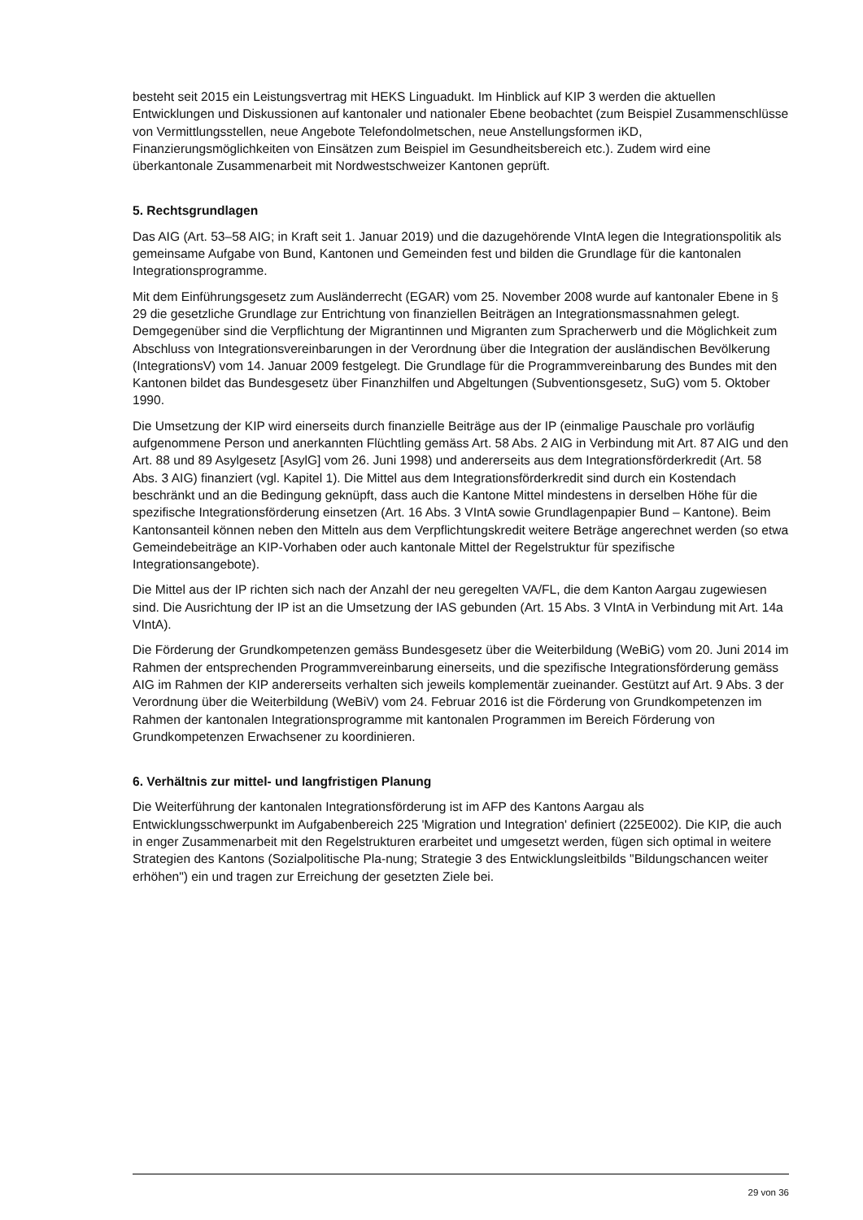besteht seit 2015 ein Leistungsvertrag mit HEKS Linguadukt. Im Hinblick auf KIP 3 werden die aktuellen Entwicklungen und Diskussionen auf kantonaler und nationaler Ebene beobachtet (zum Beispiel Zusammenschlüsse von Vermittlungsstellen, neue Angebote Telefondolmetschen, neue Anstellungsformen iKD, Finanzierungsmöglichkeiten von Einsätzen zum Beispiel im Gesundheitsbereich etc.). Zudem wird eine überkantonale Zusammenarbeit mit Nordwestschweizer Kantonen geprüft.
5. Rechtsgrundlagen
Das AIG (Art. 53–58 AIG; in Kraft seit 1. Januar 2019) und die dazugehörende VIntA legen die Integrationspolitik als gemeinsame Aufgabe von Bund, Kantonen und Gemeinden fest und bilden die Grundlage für die kantonalen Integrationsprogramme.
Mit dem Einführungsgesetz zum Ausländerrecht (EGAR) vom 25. November 2008 wurde auf kantonaler Ebene in § 29 die gesetzliche Grundlage zur Entrichtung von finanziellen Beiträgen an Integrationsmassnahmen gelegt. Demgegenüber sind die Verpflichtung der Migrantinnen und Migranten zum Spracherwerb und die Möglichkeit zum Abschluss von Integrationsvereinbarungen in der Verordnung über die Integration der ausländischen Bevölkerung (IntegrationsV) vom 14. Januar 2009 festgelegt. Die Grundlage für die Programmvereinbarung des Bundes mit den Kantonen bildet das Bundesgesetz über Finanzhilfen und Abgeltungen (Subventionsgesetz, SuG) vom 5. Oktober 1990.
Die Umsetzung der KIP wird einerseits durch finanzielle Beiträge aus der IP (einmalige Pauschale pro vorläufig aufgenommene Person und anerkannten Flüchtling gemäss Art. 58 Abs. 2 AIG in Verbindung mit Art. 87 AIG und den Art. 88 und 89 Asylgesetz [AsylG] vom 26. Juni 1998) und andererseits aus dem Integrationsförderkredit (Art. 58 Abs. 3 AIG) finanziert (vgl. Kapitel 1). Die Mittel aus dem Integrationsförderkredit sind durch ein Kostendach beschränkt und an die Bedingung geknüpft, dass auch die Kantone Mittel mindestens in derselben Höhe für die spezifische Integrationsförderung einsetzen (Art. 16 Abs. 3 VIntA sowie Grundlagenpapier Bund – Kantone). Beim Kantonsanteil können neben den Mitteln aus dem Verpflichtungskredit weitere Beträge angerechnet werden (so etwa Gemeindebeiträge an KIP-Vorhaben oder auch kantonale Mittel der Regelstruktur für spezifische Integrationsangebote).
Die Mittel aus der IP richten sich nach der Anzahl der neu geregelten VA/FL, die dem Kanton Aargau zugewiesen sind. Die Ausrichtung der IP ist an die Umsetzung der IAS gebunden (Art. 15 Abs. 3 VIntA in Verbindung mit Art. 14a VIntA).
Die Förderung der Grundkompetenzen gemäss Bundesgesetz über die Weiterbildung (WeBiG) vom 20. Juni 2014 im Rahmen der entsprechenden Programmvereinbarung einerseits, und die spezifische Integrationsförderung gemäss AIG im Rahmen der KIP andererseits verhalten sich jeweils komplementär zueinander. Gestützt auf Art. 9 Abs. 3 der Verordnung über die Weiterbildung (WeBiV) vom 24. Februar 2016 ist die Förderung von Grundkompetenzen im Rahmen der kantonalen Integrationsprogramme mit kantonalen Programmen im Bereich Förderung von Grundkompetenzen Erwachsener zu koordinieren.
6. Verhältnis zur mittel- und langfristigen Planung
Die Weiterführung der kantonalen Integrationsförderung ist im AFP des Kantons Aargau als Entwicklungsschwerpunkt im Aufgabenbereich 225 'Migration und Integration' definiert (225E002). Die KIP, die auch in enger Zusammenarbeit mit den Regelstrukturen erarbeitet und umgesetzt werden, fügen sich optimal in weitere Strategien des Kantons (Sozialpolitische Pla-nung; Strategie 3 des Entwicklungsleitbilds "Bildungschancen weiter erhöhen") ein und tragen zur Erreichung der gesetzten Ziele bei.
29 von 36